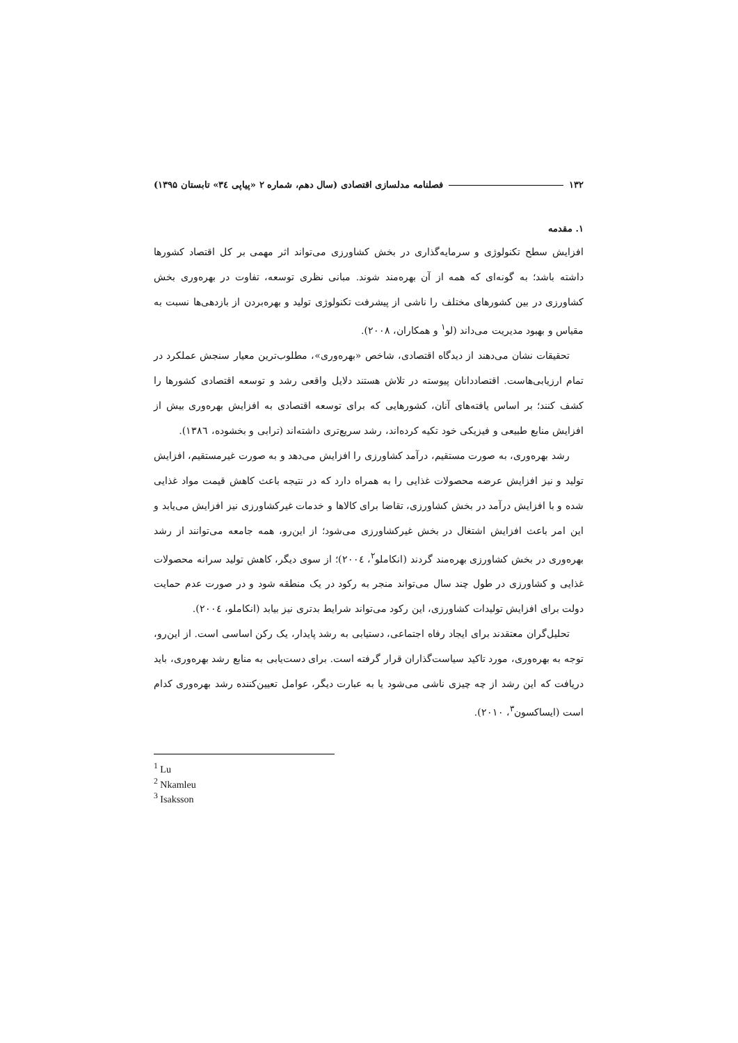۱۳۲ فصلنامه مدلسازی اقتصادی (سال دهم، شماره ۲ «پیاپی ۳٤» تابستان ۱۳۹۵)
۱. مقدمه
افزایش سطح تکنولوژی و سرمایه‌گذاری در بخش کشاورزی می‌تواند اثر مهمی بر کل اقتصاد کشورها داشته باشد؛ به گونه‌ای که همه از آن بهره‌مند شوند. مبانی نظری توسعه، تفاوت در بهره‌وری بخش کشاورزی در بین کشورهای مختلف را ناشی از پیشرفت تکنولوژی تولید و بهره‌بردن از بازدهی‌ها نسبت به مقیاس و بهبود مدیریت می‌داند (لو<sup>۱</sup> و همکاران، ۲۰۰۸).
تحقیقات نشان می‌دهند از دیدگاه اقتصادی، شاخص «بهره‌وری»، مطلوب‌ترین معیار سنجش عملکرد در تمام ارزیابی‌هاست. اقتصاددانان پیوسته در تلاش هستند دلایل واقعی رشد و توسعه اقتصادی کشورها را کشف کنند؛ بر اساس یافته‌های آنان، کشورهایی که برای توسعه اقتصادی به افزایش بهره‌وری بیش از افزایش منابع طبیعی و فیزیکی خود تکیه کرده‌اند، رشد سریع‌تری داشته‌اند (ترابی و بخشوده، ۱۳۸٦).
رشد بهره‌وری، به صورت مستقیم، درآمد کشاورزی را افزایش می‌دهد و به صورت غیرمستقیم، افزایش تولید و نیز افزایش عرضه محصولات غذایی را به همراه دارد که در نتیجه باعث کاهش قیمت مواد غذایی شده و با افزایش درآمد در بخش کشاورزی، تقاضا برای کالاها و خدمات غیرکشاورزی نیز افزایش می‌یابد و این امر باعث افزایش اشتغال در بخش غیرکشاورزی می‌شود؛ از این‌رو، همه جامعه می‌توانند از رشد بهره‌وری در بخش کشاورزی بهره‌مند گردند (انکاملو<sup>۲</sup>، ۲۰۰٤)؛ از سوی دیگر، کاهش تولید سرانه محصولات غذایی و کشاورزی در طول چند سال می‌تواند منجر به رکود در یک منطقه شود و در صورت عدم حمایت دولت برای افزایش تولیدات کشاورزی، این رکود می‌تواند شرایط بدتری نیز بیابد (انکاملو، ۲۰۰٤).
تحلیل‌گران معتقدند برای ایجاد رفاه اجتماعی، دستیابی به رشد پایدار، یک رکن اساسی است. از این‌رو، توجه به بهره‌وری، مورد تاکید سیاست‌گذاران قرار گرفته است. برای دست‌یابی به منابع رشد بهره‌وری، باید دریافت که این رشد از چه چیزی ناشی می‌شود یا به عبارت دیگر، عوامل تعیین‌کننده رشد بهره‌وری کدام است (ایساکسون<sup>۳</sup>، ۲۰۱۰).
<sup>1</sup> Lu
<sup>2</sup> Nkamleu
<sup>3</sup> Isaksson